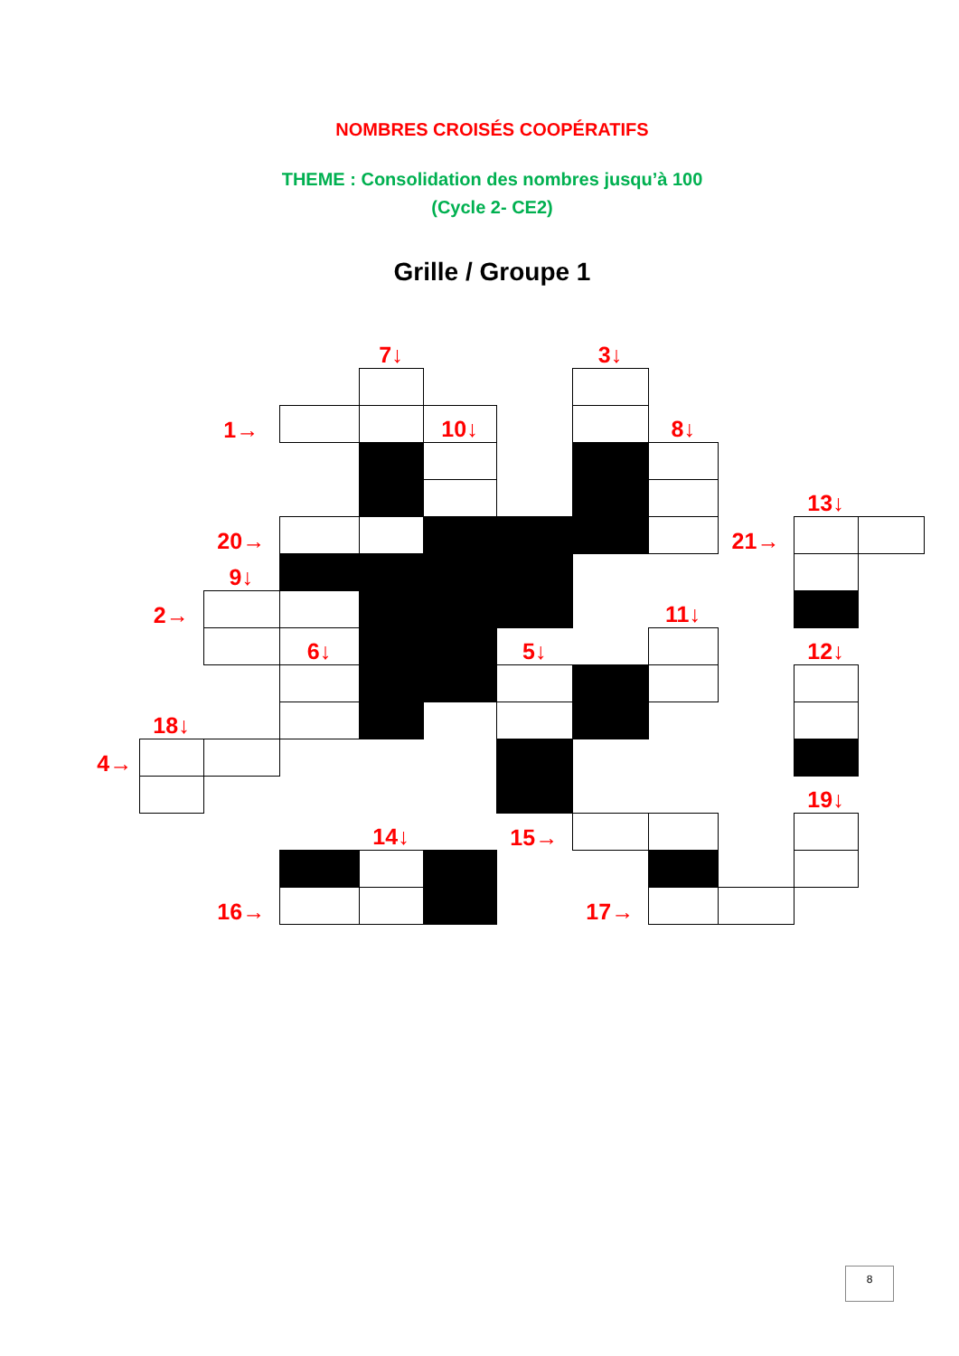NOMBRES CROISÉS COOPÉRATIFS
THEME : Consolidation des nombres jusqu’à 100
(Cycle 2- CE2)
Grille / Groupe 1
| | | | | 7↓ | | | 3↓ | | | | |
| | | 1→ | | | 10↓ | | | 8↓ | | | |
| | | | | | | | | | | 13↓ | |
| | | 20→ | | | | | | | 21→ | | |
| | | 9↓ | | | | | | | | | |
| | 2→ | | | | | | | 11↓ | | | |
| | | | 6↓ | | | 5↓ | | | | 12↓ | |
| | 18↓ | | | | | | | | | | |
| 4→ | | | | | | | | | | | |
| | | | | | | | | | | 19↓ | |
| | | | | 14↓ | | 15→ | | | | | |
| | | 16→ | | | | | 17→ | | | | |
8